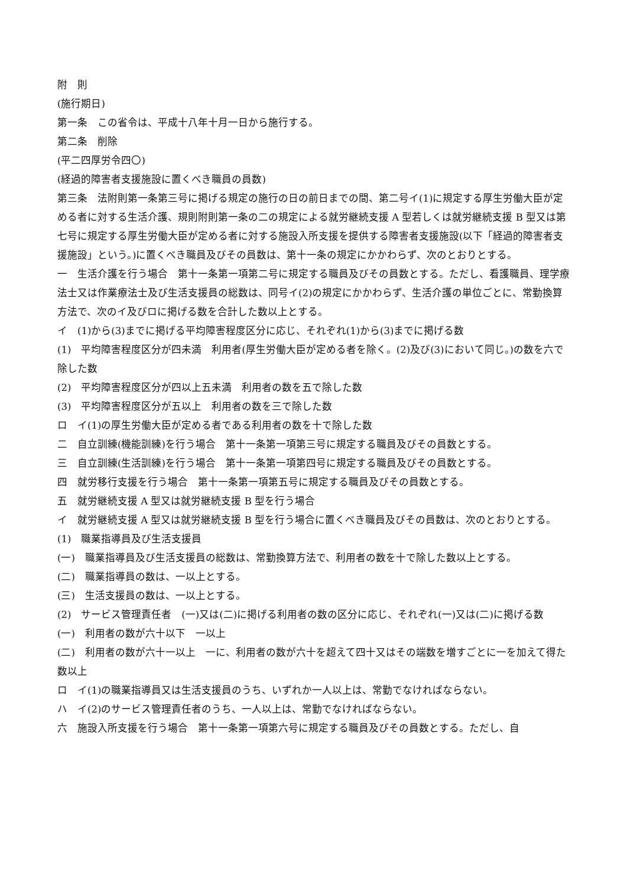附　則
(施行期日)
第一条　この省令は、平成十八年十月一日から施行する。
第二条　削除
(平二四厚労令四〇)
(経過的障害者支援施設に置くべき職員の員数)
第三条　法附則第一条第三号に掲げる規定の施行の日の前日までの間、第二号イ(1)に規定する厚生労働大臣が定める者に対する生活介護、規則附則第一条の二の規定による就労継続支援 A 型若しくは就労継続支援 B 型又は第七号に規定する厚生労働大臣が定める者に対する施設入所支援を提供する障害者支援施設(以下「経過的障害者支援施設」という。)に置くべき職員及びその員数は、第十一条の規定にかかわらず、次のとおりとする。
一　生活介護を行う場合　第十一条第一項第二号に規定する職員及びその員数とする。ただし、看護職員、理学療法士又は作業療法士及び生活支援員の総数は、同号イ(2)の規定にかかわらず、生活介護の単位ごとに、常勤換算方法で、次のイ及びロに掲げる数を合計した数以上とする。
イ　(1)から(3)までに掲げる平均障害程度区分に応じ、それぞれ(1)から(3)までに掲げる数
(1)　平均障害程度区分が四未満　利用者(厚生労働大臣が定める者を除く。(2)及び(3)において同じ。)の数を六で除した数
(2)　平均障害程度区分が四以上五未満　利用者の数を五で除した数
(3)　平均障害程度区分が五以上　利用者の数を三で除した数
ロ　イ(1)の厚生労働大臣が定める者である利用者の数を十で除した数
二　自立訓練(機能訓練)を行う場合　第十一条第一項第三号に規定する職員及びその員数とする。
三　自立訓練(生活訓練)を行う場合　第十一条第一項第四号に規定する職員及びその員数とする。
四　就労移行支援を行う場合　第十一条第一項第五号に規定する職員及びその員数とする。
五　就労継続支援 A 型又は就労継続支援 B 型を行う場合
イ　就労継続支援 A 型又は就労継続支援 B 型を行う場合に置くべき職員及びその員数は、次のとおりとする。
(1)　職業指導員及び生活支援員
(一)　職業指導員及び生活支援員の総数は、常勤換算方法で、利用者の数を十で除した数以上とする。
(二)　職業指導員の数は、一以上とする。
(三)　生活支援員の数は、一以上とする。
(2)　サービス管理責任者　(一)又は(二)に掲げる利用者の数の区分に応じ、それぞれ(一)又は(二)に掲げる数
(一)　利用者の数が六十以下　一以上
(二)　利用者の数が六十一以上　一に、利用者の数が六十を超えて四十又はその端数を増すごとに一を加えて得た数以上
ロ　イ(1)の職業指導員又は生活支援員のうち、いずれか一人以上は、常勤でなければならない。
ハ　イ(2)のサービス管理責任者のうち、一人以上は、常勤でなければならない。
六　施設入所支援を行う場合　第十一条第一項第六号に規定する職員及びその員数とする。ただし、自